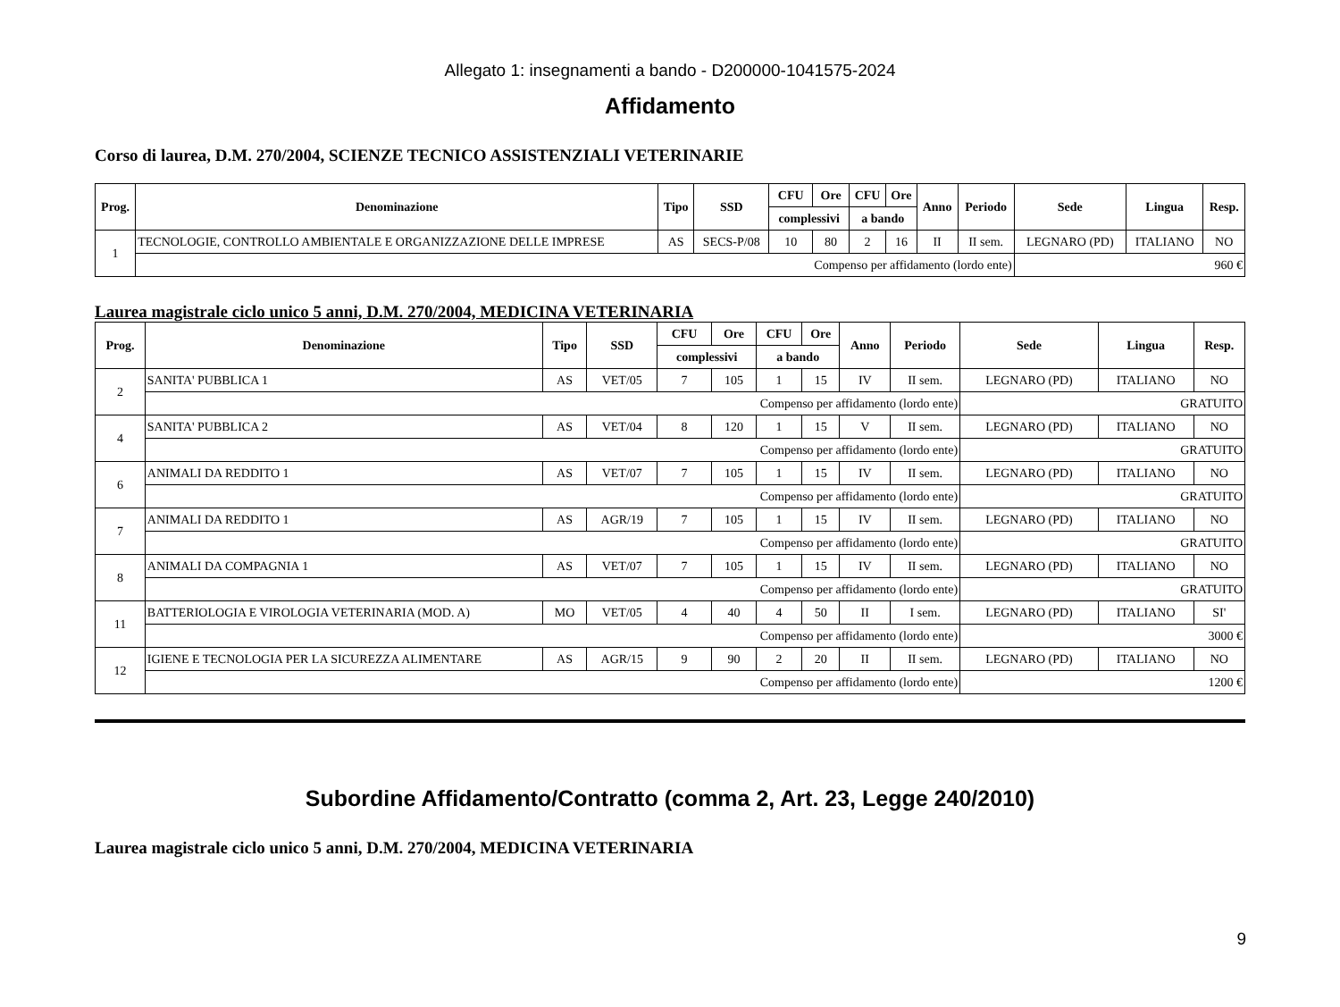Allegato 1: insegnamenti a bando - D200000-1041575-2024
Affidamento
Corso di laurea, D.M. 270/2004, SCIENZE TECNICO ASSISTENZIALI VETERINARIE
| Prog. | Denominazione | Tipo | SSD | CFU | Ore | CFU | Ore | Anno | Periodo | Sede | Lingua | Resp. |
| --- | --- | --- | --- | --- | --- | --- | --- | --- | --- | --- | --- | --- |
| | | | | complessivi | | a bando | | | | | | |
| 1 | TECNOLOGIE, CONTROLLO AMBIENTALE E ORGANIZZAZIONE DELLE IMPRESE | AS | SECS-P/08 | 10 | 80 | 2 | 16 | II | II sem. | LEGNARO (PD) | ITALIANO | NO |
| | Compenso per affidamento (lordo ente) | | | | | | | | | 960 € | | |
Laurea magistrale ciclo unico 5 anni, D.M. 270/2004, MEDICINA VETERINARIA
| Prog. | Denominazione | Tipo | SSD | CFU | Ore | CFU | Ore | Anno | Periodo | Sede | Lingua | Resp. |
| --- | --- | --- | --- | --- | --- | --- | --- | --- | --- | --- | --- | --- |
| | | | | complessivi | | a bando | | | | | | |
| 2 | SANITA' PUBBLICA 1 | AS | VET/05 | 7 | 105 | 1 | 15 | IV | II sem. | LEGNARO (PD) | ITALIANO | NO |
| | Compenso per affidamento (lordo ente) | | | | | | | | | GRATUITO | | |
| 4 | SANITA' PUBBLICA 2 | AS | VET/04 | 8 | 120 | 1 | 15 | V | II sem. | LEGNARO (PD) | ITALIANO | NO |
| | Compenso per affidamento (lordo ente) | | | | | | | | | GRATUITO | | |
| 6 | ANIMALI DA REDDITO 1 | AS | VET/07 | 7 | 105 | 1 | 15 | IV | II sem. | LEGNARO (PD) | ITALIANO | NO |
| | Compenso per affidamento (lordo ente) | | | | | | | | | GRATUITO | | |
| 7 | ANIMALI DA REDDITO 1 | AS | AGR/19 | 7 | 105 | 1 | 15 | IV | II sem. | LEGNARO (PD) | ITALIANO | NO |
| | Compenso per affidamento (lordo ente) | | | | | | | | | GRATUITO | | |
| 8 | ANIMALI DA COMPAGNIA 1 | AS | VET/07 | 7 | 105 | 1 | 15 | IV | II sem. | LEGNARO (PD) | ITALIANO | NO |
| | Compenso per affidamento (lordo ente) | | | | | | | | | GRATUITO | | |
| 11 | BATTERIOLOGIA E VIROLOGIA VETERINARIA (MOD. A) | MO | VET/05 | 4 | 40 | 4 | 50 | II | I sem. | LEGNARO (PD) | ITALIANO | SI' |
| | Compenso per affidamento (lordo ente) | | | | | | | | | 3000 € | | |
| 12 | IGIENE E TECNOLOGIA PER LA SICUREZZA ALIMENTARE | AS | AGR/15 | 9 | 90 | 2 | 20 | II | II sem. | LEGNARO (PD) | ITALIANO | NO |
| | Compenso per affidamento (lordo ente) | | | | | | | | | 1200 € | | |
Subordine Affidamento/Contratto (comma 2, Art. 23, Legge 240/2010)
Laurea magistrale ciclo unico 5 anni, D.M. 270/2004, MEDICINA VETERINARIA
9